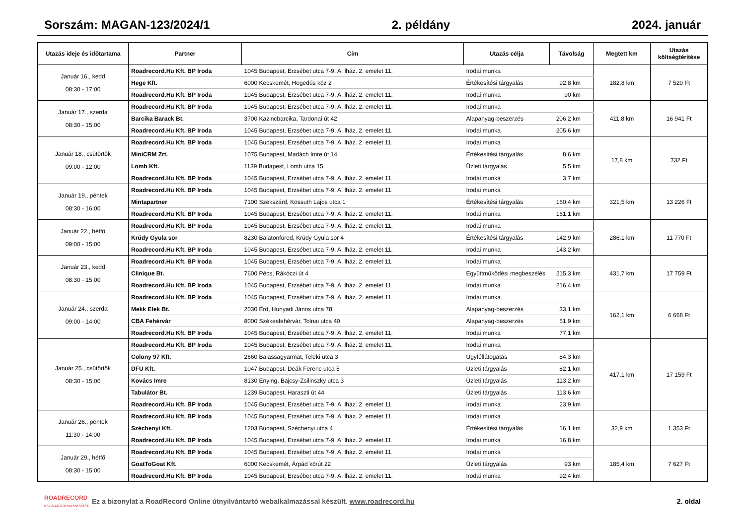Sorszám: MAGAN-123/2024/1 2. példány 2024. január
| Utazás ideje és időtartama | Partner | Cím | Utazás célja | Távolság | Megtett km | Utazás költségtérítése |
| --- | --- | --- | --- | --- | --- | --- |
| Január 16., kedd 08:30 - 17:00 | Roadrecord.Hu Kft. BP Iroda | 1045 Budapest, Erzsébet utca 7-9. A. lház. 2. emelet 11. | Irodai munka | | 182,8 km | 7 520 Ft |
| | Hege Kft. | 6000 Kecskemét, Hegedűs köz 2 | Értékesítési tárgyalás | 92,8 km | | |
| | Roadrecord.Hu Kft. BP Iroda | 1045 Budapest, Erzsébet utca 7-9. A. lház. 2. emelet 11. | Irodai munka | 90 km | | |
| Január 17., szerda 08:30 - 15:00 | Roadrecord.Hu Kft. BP Iroda | 1045 Budapest, Erzsébet utca 7-9. A. lház. 2. emelet 11. | Irodai munka | | 411,8 km | 16 941 Ft |
| | Barcika Barack Bt. | 3700 Kazincbarcika, Tardonai út 42 | Alapanyag-beszerzés | 206,2 km | | |
| | Roadrecord.Hu Kft. BP Iroda | 1045 Budapest, Erzsébet utca 7-9. A. lház. 2. emelet 11. | Irodai munka | 205,6 km | | |
| Január 18., csütörtök 09:00 - 12:00 | Roadrecord.Hu Kft. BP Iroda | 1045 Budapest, Erzsébet utca 7-9. A. lház. 2. emelet 11. | Irodai munka | | 17,8 km | 732 Ft |
| | MiniCRM Zrt. | 1075 Budapest, Madách Imre út 14 | Értékesítési tárgyalás | 8,6 km | | |
| | Lomb Kft. | 1139 Budapest, Lomb utca 15 | Üzleti tárgyalás | 5,5 km | | |
| | Roadrecord.Hu Kft. BP Iroda | 1045 Budapest, Erzsébet utca 7-9. A. lház. 2. emelet 11. | Irodai munka | 3,7 km | | |
| Január 19., péntek 08:30 - 16:00 | Roadrecord.Hu Kft. BP Iroda | 1045 Budapest, Erzsébet utca 7-9. A. lház. 2. emelet 11. | Irodai munka | | 321,5 km | 13 226 Ft |
| | Mintapartner | 7100 Szekszárd, Kossuth Lajos utca 1 | Értékesítési tárgyalás | 160,4 km | | |
| | Roadrecord.Hu Kft. BP Iroda | 1045 Budapest, Erzsébet utca 7-9. A. lház. 2. emelet 11. | Irodai munka | 161,1 km | | |
| Január 22., hétfő 09:00 - 15:00 | Roadrecord.Hu Kft. BP Iroda | 1045 Budapest, Erzsébet utca 7-9. A. lház. 2. emelet 11. | Irodai munka | | 286,1 km | 11 770 Ft |
| | Krúdy Gyula sor | 8230 Balatonfüred, Krúdy Gyula sor 4 | Értékesítési tárgyalás | 142,9 km | | |
| | Roadrecord.Hu Kft. BP Iroda | 1045 Budapest, Erzsébet utca 7-9. A. lház. 2. emelet 11. | Irodai munka | 143,2 km | | |
| Január 23., kedd 08:30 - 15:00 | Roadrecord.Hu Kft. BP Iroda | 1045 Budapest, Erzsébet utca 7-9. A. lház. 2. emelet 11. | Irodai munka | | 431,7 km | 17 759 Ft |
| | Clinique Bt. | 7600 Pécs, Rákóczi út 4 | Együttműködési megbeszélés | 215,3 km | | |
| | Roadrecord.Hu Kft. BP Iroda | 1045 Budapest, Erzsébet utca 7-9. A. lház. 2. emelet 11. | Irodai munka | 216,4 km | | |
| Január 24., szerda 09:00 - 14:00 | Roadrecord.Hu Kft. BP Iroda | 1045 Budapest, Erzsébet utca 7-9. A. lház. 2. emelet 11. | Irodai munka | | 162,1 km | 6 668 Ft |
| | Mekk Elek Bt. | 2030 Érd, Hunyadi János utca 78 | Alapanyag-beszerzés | 33,1 km | | |
| | CBA Fehérvár | 8000 Székesfehérvár, Tolnai utca 40 | Alapanyag-beszerzés | 51,9 km | | |
| | Roadrecord.Hu Kft. BP Iroda | 1045 Budapest, Erzsébet utca 7-9. A. lház. 2. emelet 11. | Irodai munka | 77,1 km | | |
| Január 25., csütörtök 08:30 - 15:00 | Roadrecord.Hu Kft. BP Iroda | 1045 Budapest, Erzsébet utca 7-9. A. lház. 2. emelet 11. | Irodai munka | | 417,1 km | 17 159 Ft |
| | Colony 97 Kft. | 2660 Balassagyarmat, Teleki utca 3 | Ügyféllátogatás | 84,3 km | | |
| | DFU Kft. | 1047 Budapest, Deák Ferenc utca 5 | Üzleti tárgyalás | 82,1 km | | |
| | Kovács Imre | 8130 Enying, Bajcsy-Zsilinszky utca 3 | Üzleti tárgyalás | 113,2 km | | |
| | Tabulátor Bt. | 1239 Budapest, Haraszti út 44 | Üzleti tárgyalás | 113,6 km | | |
| | Roadrecord.Hu Kft. BP Iroda | 1045 Budapest, Erzsébet utca 7-9. A. lház. 2. emelet 11. | Irodai munka | 23,9 km | | |
| Január 26., péntek 11:30 - 14:00 | Roadrecord.Hu Kft. BP Iroda | 1045 Budapest, Erzsébet utca 7-9. A. lház. 2. emelet 11. | Irodai munka | | 32,9 km | 1 353 Ft |
| | Széchenyi Kft. | 1203 Budapest, Széchenyi utca 4 | Értékesítési tárgyalás | 16,1 km | | |
| | Roadrecord.Hu Kft. BP Iroda | 1045 Budapest, Erzsébet utca 7-9. A. lház. 2. emelet 11. | Irodai munka | 16,8 km | | |
| Január 29., hétfő 08:30 - 15:00 | Roadrecord.Hu Kft. BP Iroda | 1045 Budapest, Erzsébet utca 7-9. A. lház. 2. emelet 11. | Irodai munka | | 185,4 km | 7 627 Ft |
| | GoatToGoat Kft. | 6000 Kecskemét, Árpád körút 22 | Üzleti tárgyalás | 93 km | | |
| | Roadrecord.Hu Kft. BP Iroda | 1045 Budapest, Erzsébet utca 7-9. A. lház. 2. emelet 11. | Irodai munka | 92,4 km | | |
ROADRECORD
NAV-ÁLLÓ ÚTNYILVÁNTARTÁS Ez a bizonylat a RoadRecord Online útnyilvántartó webalkalmazással készült. www.roadrecord.hu 2. oldal